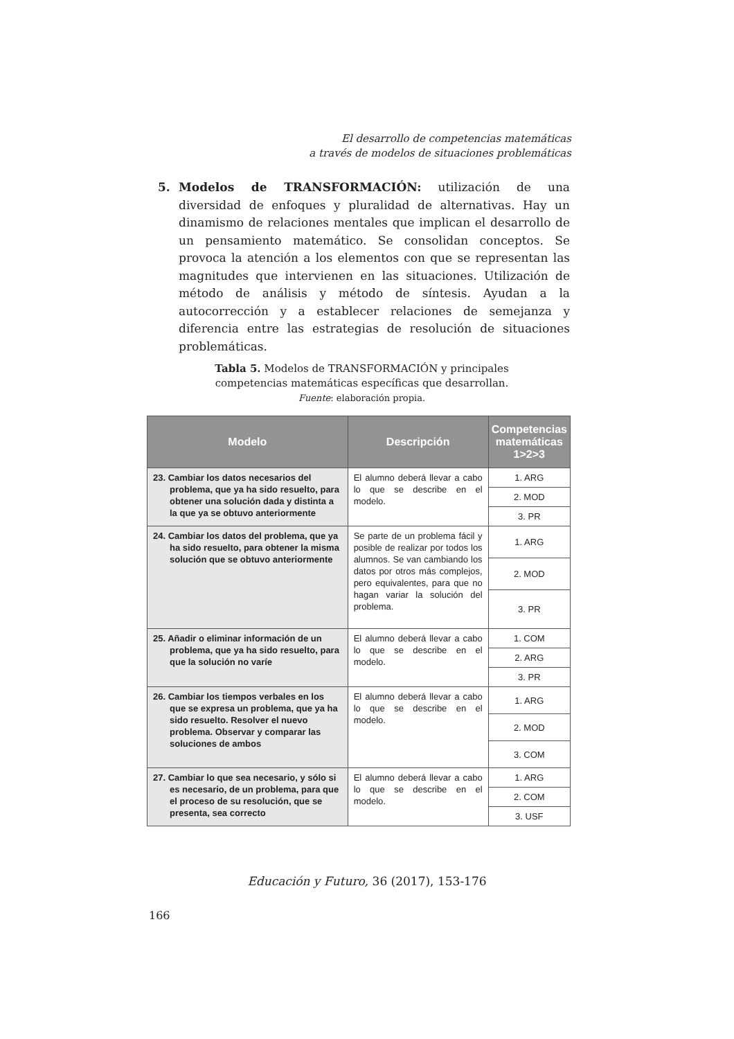El desarrollo de competencias matemáticas
a través de modelos de situaciones problemáticas
5.
Modelos de TRANSFORMACIÓN: utilización de una diversidad de enfoques y pluralidad de alternativas. Hay un dinamismo de relaciones mentales que implican el desarrollo de un pensamiento matemático. Se consolidan conceptos. Se provoca la atención a los elementos con que se representan las magnitudes que intervienen en las situaciones. Utilización de método de análisis y método de síntesis. Ayudan a la autocorrección y a establecer relaciones de semejanza y diferencia entre las estrategias de resolución de situaciones problemáticas.
Tabla 5. Modelos de TRANSFORMACIÓN y principales
competencias matemáticas específicas que desarrollan.
Fuente: elaboración propia.
| Modelo | Descripción | Competencias matemáticas 1>2>3 |
| --- | --- | --- |
| 23. Cambiar los datos necesarios del problema, que ya ha sido resuelto, para obtener una solución dada y distinta a la que ya se obtuvo anteriormente | El alumno deberá llevar a cabo lo que se describe en el modelo. | 1. ARG |
| | | 2. MOD |
| | | 3. PR |
| 24. Cambiar los datos del problema, que ya ha sido resuelto, para obtener la misma solución que se obtuvo anteriormente | Se parte de un problema fácil y posible de realizar por todos los alumnos. Se van cambiando los datos por otros más complejos, pero equivalentes, para que no hagan variar la solución del problema. | 1. ARG |
| | | 2. MOD |
| | | 3. PR |
| 25. Añadir o eliminar información de un problema, que ya ha sido resuelto, para que la solución no varíe | El alumno deberá llevar a cabo lo que se describe en el modelo. | 1. COM |
| | | 2. ARG |
| | | 3. PR |
| 26. Cambiar los tiempos verbales en los que se expresa un problema, que ya ha sido resuelto. Resolver el nuevo problema. Observar y comparar las soluciones de ambos | El alumno deberá llevar a cabo lo que se describe en el modelo. | 1. ARG |
| | | 2. MOD |
| | | 3. COM |
| 27. Cambiar lo que sea necesario, y sólo si es necesario, de un problema, para que el proceso de su resolución, que se presenta, sea correcto | El alumno deberá llevar a cabo lo que se describe en el modelo. | 1. ARG |
| | | 2. COM |
| | | 3. USF |
Educación y Futuro, 36 (2017), 153-176
166